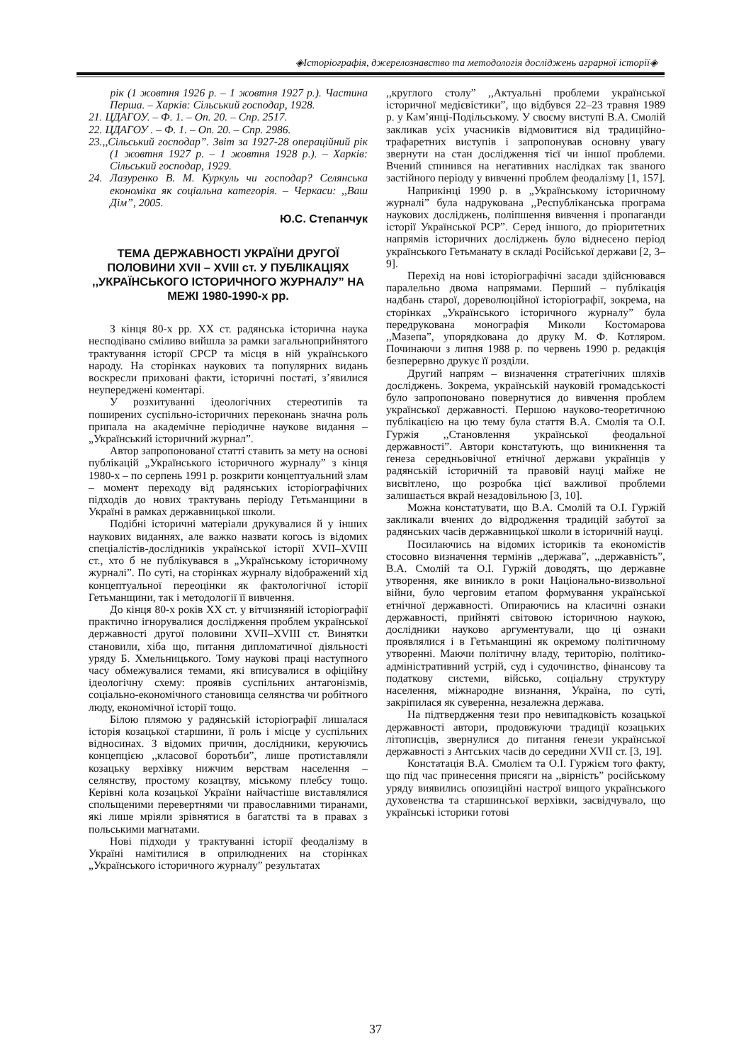◈Історіографія, джерелознавство та методологія досліджень аграрної історії◈
рік (1 жовтня 1926 р. – 1 жовтня 1927 р.). Частина Перша. – Харків: Сільський господар, 1928.
21. ЦДАГОУ. – Ф. 1. – Оп. 20. – Спр. 2517.
22. ЦДАГОУ . – Ф. 1. – Оп. 20. – Спр. 2986.
23.,,Сільський господар”. Звіт за 1927-28 операційний рік (1 жовтня 1927 р. – 1 жовтня 1928 р.). – Харків: Сільський господар, 1929.
24. Лазуренко В. М. Куркуль чи господар? Селянська економіка як соціальна категорія. – Черкаси: ,,Ваш Дім”, 2005.
Ю.С. Степанчук
ТЕМА ДЕРЖАВНОСТІ УКРАЇНИ ДРУГОЇ ПОЛОВИНИ XVII – XVIII ст. У ПУБЛІКАЦІЯХ ,,УКРАЇНСЬКОГО ІСТОРИЧНОГО ЖУРНАЛУ” НА МЕЖІ 1980-1990-х рр.
З кінця 80-х рр. XX ст. радянська історична наука несподівано сміливо вийшла за рамки загальноприйнятого трактування історії СРСР та місця в ній українського народу. На сторінках наукових та популярних видань воскресли приховані факти, історичні постаті, з’явилися неупереджені коментарі.
У розхитуванні ідеологічних стереотипів та поширених суспільно-історичних переконань значна роль припала на академічне періодичне наукове видання – „Український історичний журнал”.
Автор запропонованої статті ставить за мету на основі публікацій „Українського історичного журналу” з кінця 1980-х – по серпень 1991 р. розкрити концептуальний злам – момент переходу від радянських історіографічних підходів до нових трактувань періоду Гетьманщини в Україні в рамках державницької школи.
Подібні історичні матеріали друкувалися й у інших наукових виданнях, але важко назвати когось із відомих спеціалістів-дослідників української історії XVII–XVIII ст., хто б не публікувався в „Українському історичному журналі”. По суті, на сторінках журналу відображений хід концептуальної переоцінки як фактологічної історії Гетьманщини, так і методології її вивчення.
До кінця 80-х років XX ст. у вітчизняній історіографії практично ігнорувалися дослідження проблем української державності другої половини XVII–XVIII ст. Винятки становили, хіба що, питання дипломатичної діяльності уряду Б. Хмельницького. Тому наукові праці наступного часу обмежувалися темами, які вписувалися в офіційну ідеологічну схему: проявів суспільних антагонізмів, соціально-економічного становища селянства чи робітного люду, економічної історії тощо.
Білою плямою у радянській історіографії лишалася історія козацької старшини, її роль і місце у суспільних відносинах. З відомих причин, дослідники, керуючись концепцією ,,класової боротьби”, лише протиставляли козацьку верхівку нижчим верствам населення – селянству, простому козацтву, міському плебсу тощо. Керівні кола козацької України найчастіше виставлялися спольщеними перевертнями чи православними тиранами, які лише мріяли зрівнятися в багатстві та в правах з польськими магнатами.
Нові підходи у трактуванні історії феодалізму в Україні намітилися в оприлюднених на сторінках „Українського історичного журналу” результатах
,,круглого столу” ,,Актуальні проблеми української історичної медієвістики”, що відбувся 22–23 травня 1989 р. у Кам’янці-Подільському. У своєму виступі В.А. Смолій закликав усіх учасників відмовитися від традиційно-трафаретних виступів і запропонував основну увагу звернути на стан дослідження тієї чи іншої проблеми. Вчений спинився на негативних наслідках так званого застійного періоду у вивченні проблем феодалізму [1, 157].
Наприкінці 1990 р. в „Українському історичному журналі” була надрукована ,,Республіканська програма наукових досліджень, поліпшення вивчення і пропаганди історії Української РСР”. Серед іншого, до пріоритетних напрямів історичних досліджень було віднесено період українського Гетьманату в складі Російської держави [2, 3–9].
Перехід на нові історіографічні засади здійснювався паралельно двома напрямами. Перший – публікація надбань старої, дореволюційної історіографії, зокрема, на сторінках „Українського історичного журналу” була передрукована монографія Миколи Костомарова ,,Мазепа”, упорядкована до друку М. Ф. Котляром. Починаючи з липня 1988 р. по червень 1990 р. редакція безперервно друкує її розділи.
Другий напрям – визначення стратегічних шляхів досліджень. Зокрема, українській науковій громадськості було запропоновано повернутися до вивчення проблем української державності. Першою науково-теоретичною публікацією на цю тему була стаття В.А. Смолія та О.І. Гуржія ,,Становлення української феодальної державності”. Автори констатують, що виникнення та ґенеза середньовічної етнічної держави українців у радянській історичній та правовій науці майже не висвітлено, що розробка цієї важливої проблеми залишається вкрай незадовільною [3, 10].
Можна констатувати, що В.А. Смолій та О.І. Гуржій закликали вчених до відродження традицій забутої за радянських часів державницької школи в історичній науці.
Посилаючись на відомих істориків та економістів стосовно визначення термінів ,,держава”, ,,державність”, В.А. Смолій та О.І. Гуржій доводять, що державне утворення, яке виникло в роки Національно-визвольної війни, було черговим етапом формування української етнічної державності. Опираючись на класичні ознаки державності, прийняті світовою історичною наукою, дослідники науково аргументували, що ці ознаки проявлялися і в Гетьманщині як окремому політичному утворенні. Маючи політичну владу, територію, політико-адміністративний устрій, суд і судочинство, фінансову та податкову системи, військо, соціальну структуру населення, міжнародне визнання, Україна, по суті, закріпилася як суверенна, незалежна держава.
На підтвердження тези про невипадковість козацької державності автори, продовжуючи традиції козацьких літописців, звернулися до питання ґенези української державності з Антських часів до середини XVII ст. [3, 19].
Констатація В.А. Смолієм та О.І. Гуржієм того факту, що під час принесення присяги на ,,вірність” російському уряду виявились опозиційні настрої вищого українського духовенства та старшинської верхівки, засвідчувало, що українські історики готові
37